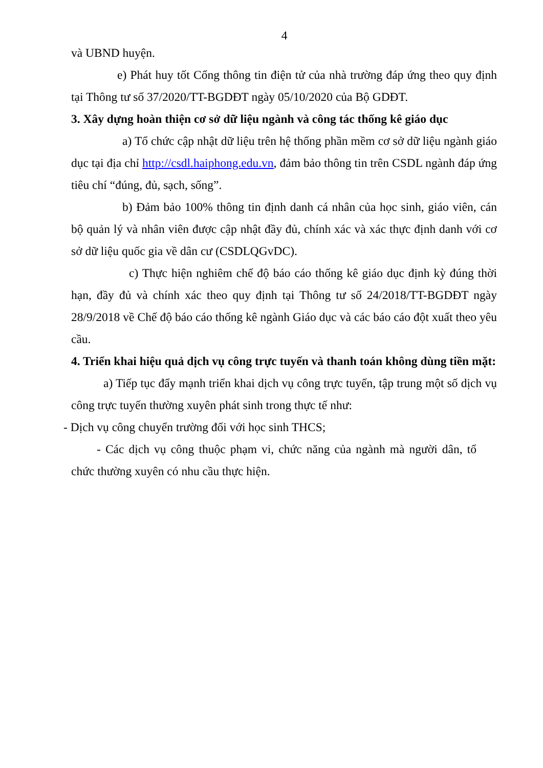4
và UBND huyện.
e) Phát huy tốt Cổng thông tin điện tử của nhà trường đáp ứng theo quy định tại Thông tư số 37/2020/TT-BGDĐT ngày 05/10/2020 của Bộ GDĐT.
3. Xây dựng hoàn thiện cơ sở dữ liệu ngành và công tác thống kê giáo dục
a) Tổ chức cập nhật dữ liệu trên hệ thống phần mềm cơ sở dữ liệu ngành giáo dục tại địa chỉ http://csdl.haiphong.edu.vn, đảm bảo thông tin trên CSDL ngành đáp ứng tiêu chí “đúng, đủ, sạch, sống”.
b) Đảm bảo 100% thông tin định danh cá nhân của học sinh, giáo viên, cán bộ quản lý và nhân viên được cập nhật đầy đủ, chính xác và xác thực định danh với cơ sở dữ liệu quốc gia về dân cư (CSDLQGvDC).
c) Thực hiện nghiêm chế độ báo cáo thống kê giáo dục định kỳ đúng thời hạn, đầy đủ và chính xác theo quy định tại Thông tư số 24/2018/TT-BGDĐT ngày 28/9/2018 về Chế độ báo cáo thống kê ngành Giáo dục và các báo cáo đột xuất theo yêu cầu.
4. Triển khai hiệu quả dịch vụ công trực tuyến và thanh toán không dùng tiền mặt:
a) Tiếp tục đẩy mạnh triển khai dịch vụ công trực tuyến, tập trung một số dịch vụ công trực tuyến thường xuyên phát sinh trong thực tế như:
- Dịch vụ công chuyển trường đối với học sinh THCS;
- Các dịch vụ công thuộc phạm vi, chức năng của ngành mà người dân, tổ chức thường xuyên có nhu cầu thực hiện.